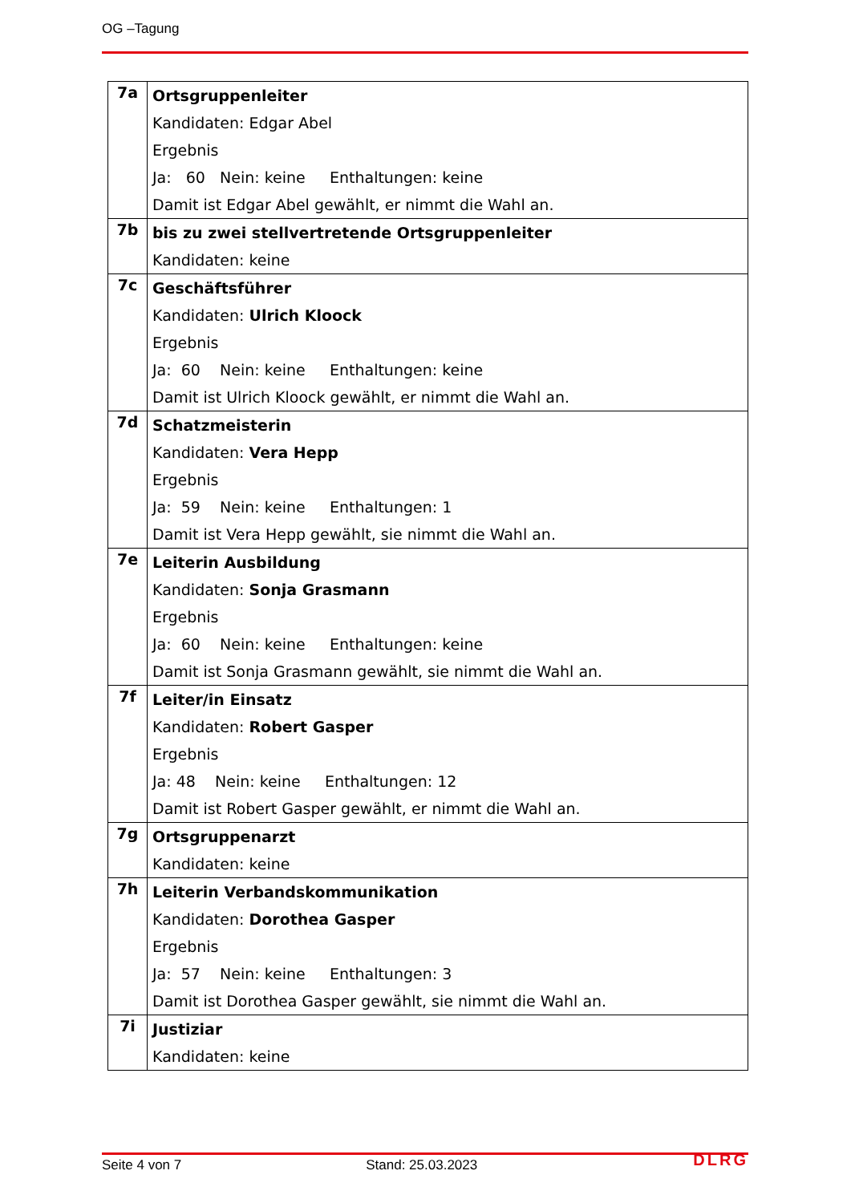OG –Tagung
| 7a | Ortsgruppenleiter Kandidaten: Edgar Abel Ergebnis Ja: 60 Nein: keine Enthaltungen: keine Damit ist Edgar Abel gewählt, er nimmt die Wahl an. |
| 7b | bis zu zwei stellvertretende Ortsgruppenleiter Kandidaten: keine |
| 7c | Geschäftsführer Kandidaten: Ulrich Kloock Ergebnis Ja: 60 Nein: keine Enthaltungen: keine Damit ist Ulrich Kloock gewählt, er nimmt die Wahl an. |
| 7d | Schatzmeisterin Kandidaten: Vera Hepp Ergebnis Ja: 59 Nein: keine Enthaltungen: 1 Damit ist Vera Hepp gewählt, sie nimmt die Wahl an. |
| 7e | Leiterin Ausbildung Kandidaten: Sonja Grasmann Ergebnis Ja: 60 Nein: keine Enthaltungen: keine Damit ist Sonja Grasmann gewählt, sie nimmt die Wahl an. |
| 7f | Leiter/in Einsatz Kandidaten: Robert Gasper Ergebnis Ja: 48 Nein: keine Enthaltungen: 12 Damit ist Robert Gasper gewählt, er nimmt die Wahl an. |
| 7g | Ortsgruppenarzt Kandidaten: keine |
| 7h | Leiterin Verbandskommunikation Kandidaten: Dorothea Gasper Ergebnis Ja: 57 Nein: keine Enthaltungen: 3 Damit ist Dorothea Gasper gewählt, sie nimmt die Wahl an. |
| 7i | Justiziar Kandidaten: keine |
Seite 4 von 7 Stand: 25.03.2023 DLRG